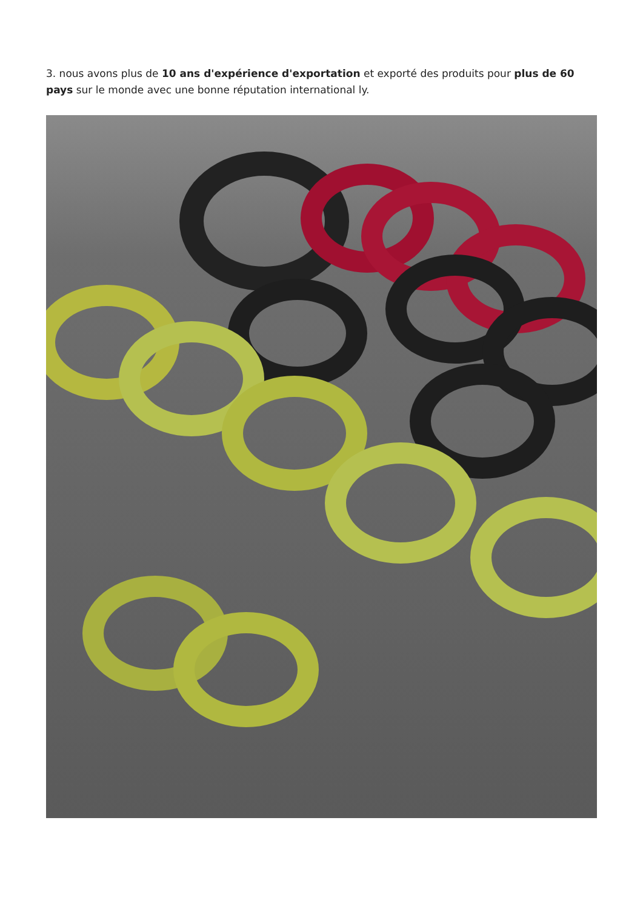3. nous avons plus de 10 ans d'expérience d'exportation et exporté des produits pour plus de 60 pays sur le monde avec une bonne réputation international ly.